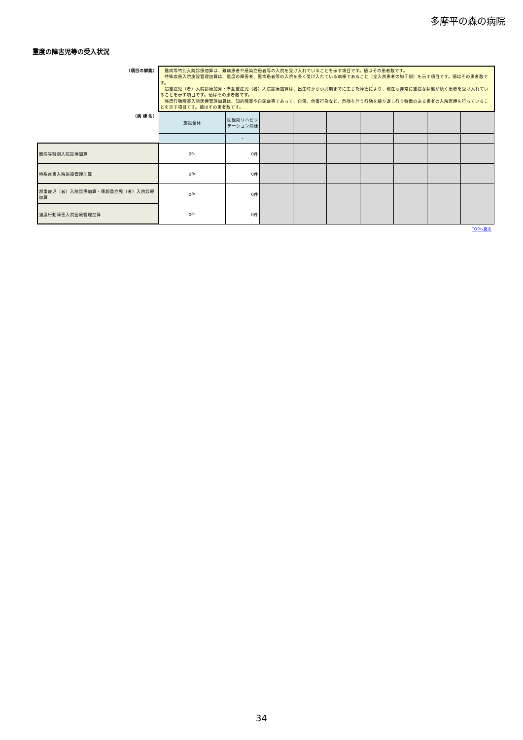多摩平の森の病院
重度の障害児等の受入状況
| （項目の解説） | 難病等特別入院診療加算は、難病患者や感染症患者等の入院を受け入れていることを示す項目です。値はその患者数です。 特殊疾患入院施設管理加算は、重度の障害者、難病患者等の入院を多く受け入れている病棟であること（全入院患者の約７割）を示す項目です。値はその患者数です。 超重症児（者）入院診療加算・準超重症児（者）入院診療加算は、出生時から小児期までに生じた障害により、現在も非常に重症な状態が続く患者を受け入れていることを示す項目です。値はその患者数です。 強度行動障害入院医療管理加算は、知的障害や自閉症等であって、自傷、他害行為など、危険を伴う行動を繰り返し行う特徴のある患者の入院医療を行っていることを示す項目です。値はその患者数です。 | | | | | | | | |
| （病 棟 名） | 施設全体 | 回復期リハビリテーション病棟 | | | | | | | |
| | | - | | | | | | | |
| 難病等特別入院診療加算 | 0件 | 0件 | | | | | | | |
| 特殊疾患入院施設管理加算 | 0件 | 0件 | | | | | | | |
| 超重症児（者）入院診療加算・準超重症児（者）入院診療加算 | 0件 | 0件 | | | | | | | |
| 強度行動障害入院医療管理加算 | 0件 | 0件 | | | | | | | |
TOPへ戻る
34